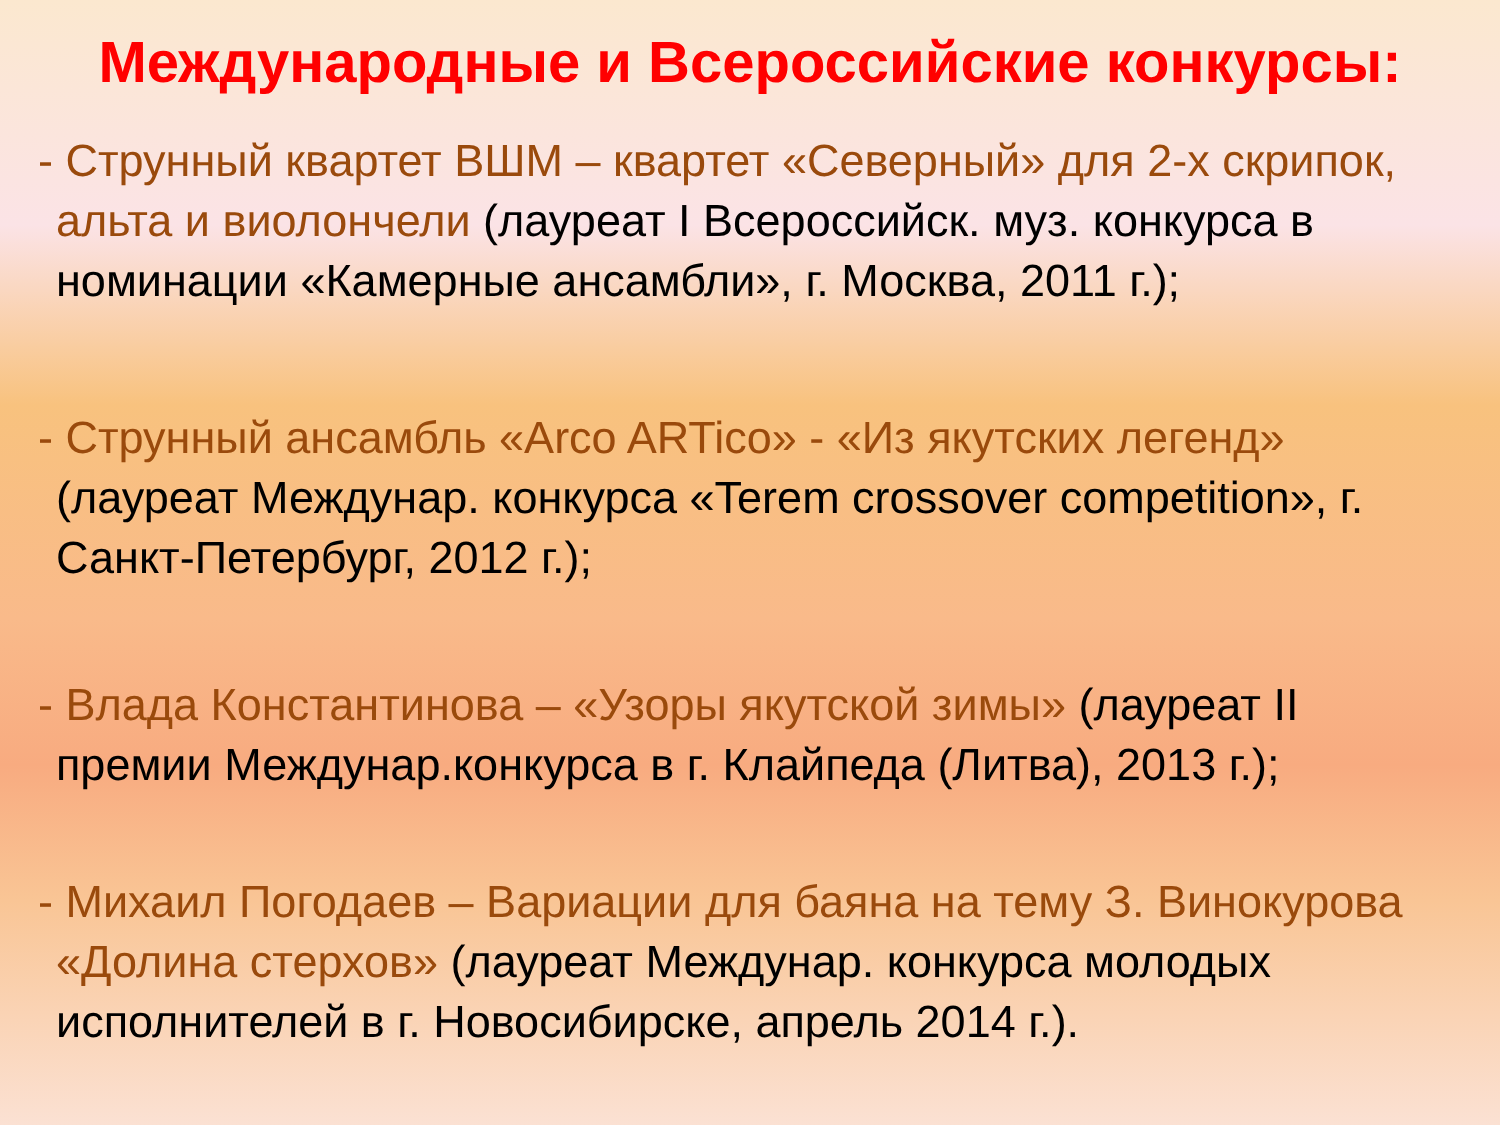Международные и Всероссийские конкурсы:
- Струнный квартет ВШМ – квартет «Северный» для 2-х скрипок, альта и виолончели (лауреат I Всероссийск. муз. конкурса в номинации «Камерные ансамбли», г. Москва, 2011 г.);
- Струнный ансамбль «Arco ARTico» - «Из якутских легенд» (лауреат Междунар. конкурса «Terem crossover competition», г. Санкт-Петербург, 2012 г.);
- Влада Константинова – «Узоры якутской зимы» (лауреат II премии Междунар.конкурса в г. Клайпеда (Литва), 2013 г.);
- Михаил Погодаев – Вариации для баяна на тему З. Винокурова «Долина стерхов» (лауреат Междунар. конкурса молодых исполнителей в г. Новосибирске, апрель 2014 г.).